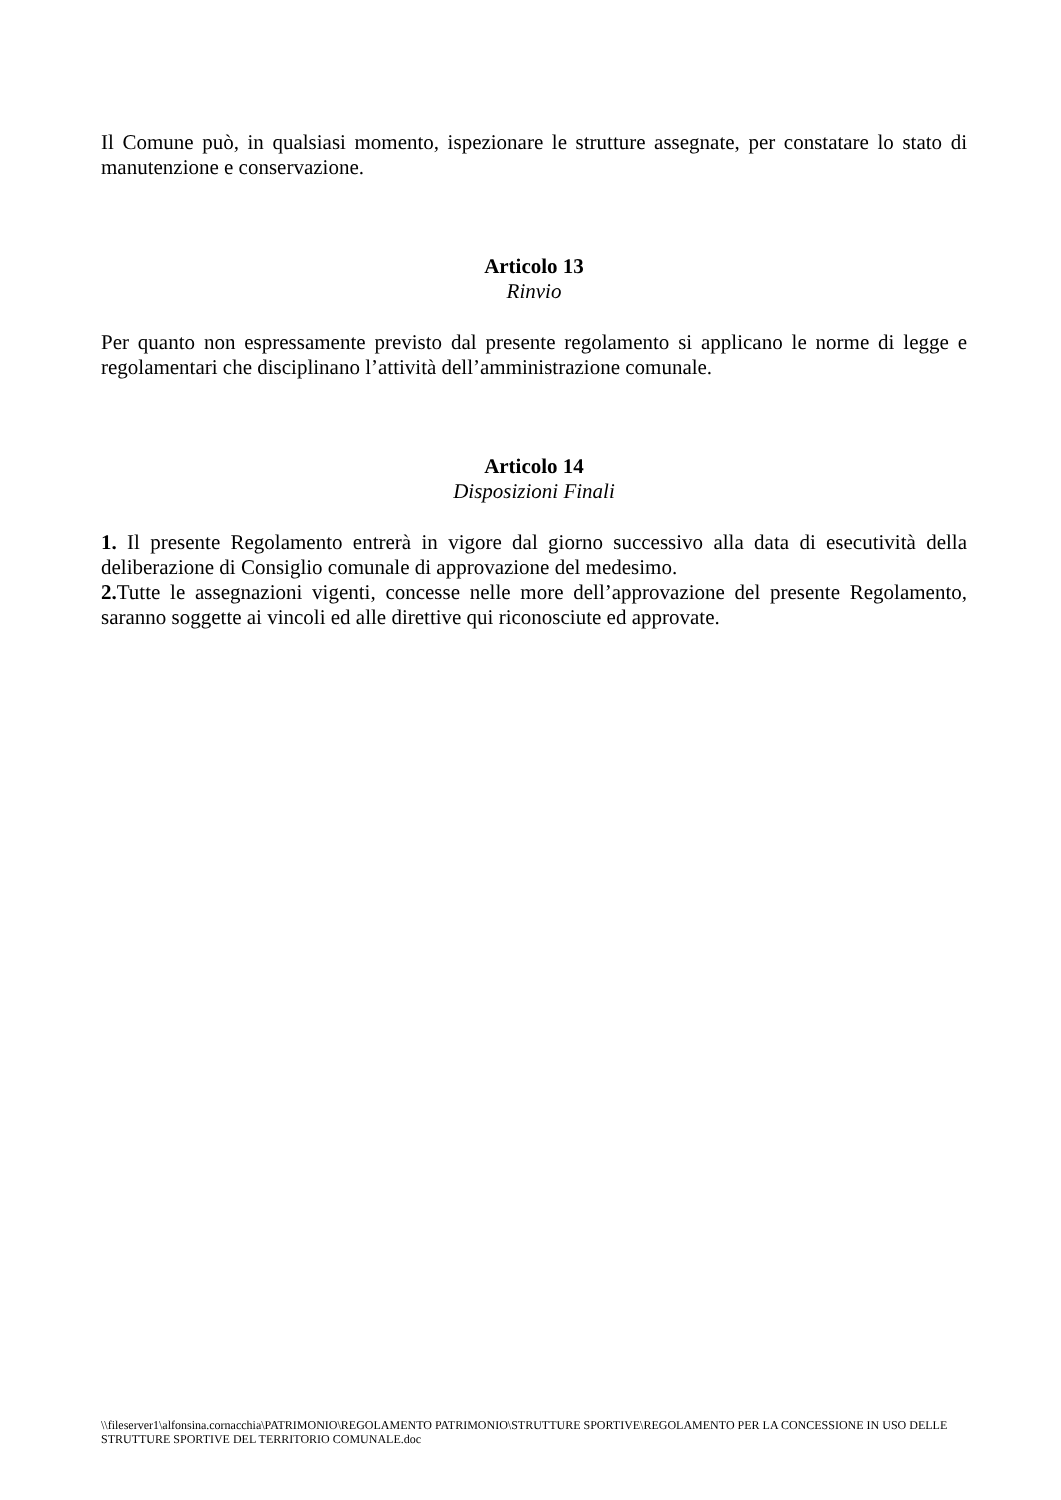Il Comune può, in qualsiasi momento, ispezionare le strutture assegnate, per constatare lo stato di manutenzione e conservazione.
Articolo 13
Rinvio
Per quanto non espressamente previsto dal presente regolamento si applicano le norme di legge e regolamentari che disciplinano l’attività dell’amministrazione comunale.
Articolo 14
Disposizioni Finali
1. Il presente Regolamento entrerà in vigore dal giorno successivo alla data di esecutività della deliberazione di Consiglio comunale di approvazione del medesimo.
2. Tutte le assegnazioni vigenti, concesse nelle more dell’approvazione del presente Regolamento, saranno soggette ai vincoli ed alle direttive qui riconosciute ed approvate.
\\fileserver1\alfonsina.cornacchia\PATRIMONIO\REGOLAMENTO PATRIMONIO\STRUTTURE SPORTIVE\REGOLAMENTO PER LA CONCESSIONE IN USO DELLE STRUTTURE SPORTIVE DEL TERRITORIO COMUNALE.doc